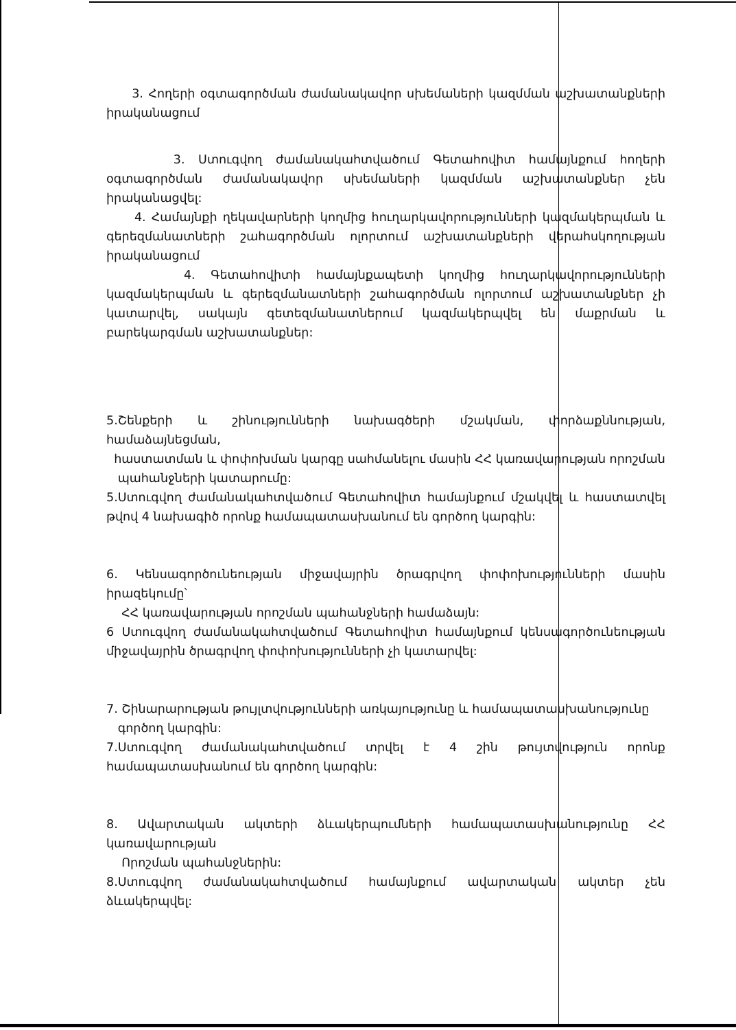3. Հողերի օգտագործման ժամանակավոր սխեմաների կազմման աշխատանքների իրականացում
3. Ստուգվող ժամանակահտվածում Գետահովիտ համայնքում հողերի օգտագործման ժամանակավոր սխեմաների կազմման աշխատանքներ չեն իրականացվել:
4. Համայնքի ղեկավարների կողմից հուղարկավորությունների կազմակերպման և գերեզմանատների շահագործման ոլորտում աշխատանքների վերահսկողության իրականացում
4. Գետահովիտի համայնքապետի կողմից հուղարկավորությունների կազմակերպման և գերեզմանատների շահագործման ոլորտում աշխատանքներ չի կատարվել, սակայն գետեզմանատներում կազմակերպվել են մաքրման և բարեկարգման աշխատանքներ:
5.Շենքերի և շինությունների նախագծերի մշակման, փորձաքննության, համաձայնեցման,
հաստատման և փոփոխման կարգը սահմանելու մասին ՀՀ կառավարության որոշման
պահանջների կատարումը:
5.Ստուգվող ժամանակահտվածում Գետահովիտ համայնքում մշակվել և հաստատվել թվով 4 նախագիծ որոնք համապատասխանում են գործող կարգին:
6. Կենսագործունեության միջավայրին ծրագրվող փոփոխությունների մասին իրազեկումը՝
ՀՀ կառավարության որոշման պահանջների համաձայն:
6 Ստուգվող ժամանակահտվածում Գետահովիտ համայնքում կենսագործունեության միջավայրին ծրագրվող փոփոխությունների չի կատարվել:
7. Շինարարության թույլտվությունների առկայությունը և համապատասխանությունը
գործող կարգին:
7.Ստուգվող ժամանակահտվածում տրվել է 4 շին թույտվություն որոնք համապատասխանում են գործող կարգին:
8. Ավարտական ակտերի ձևակերպումների համապատասխանությունը ՀՀ կառավարության
Որոշման պահանջներին:
8.Ստուգվող ժամանակահտվածում համայնքում ավարտական ակտեր չեն ձևակերպվել: